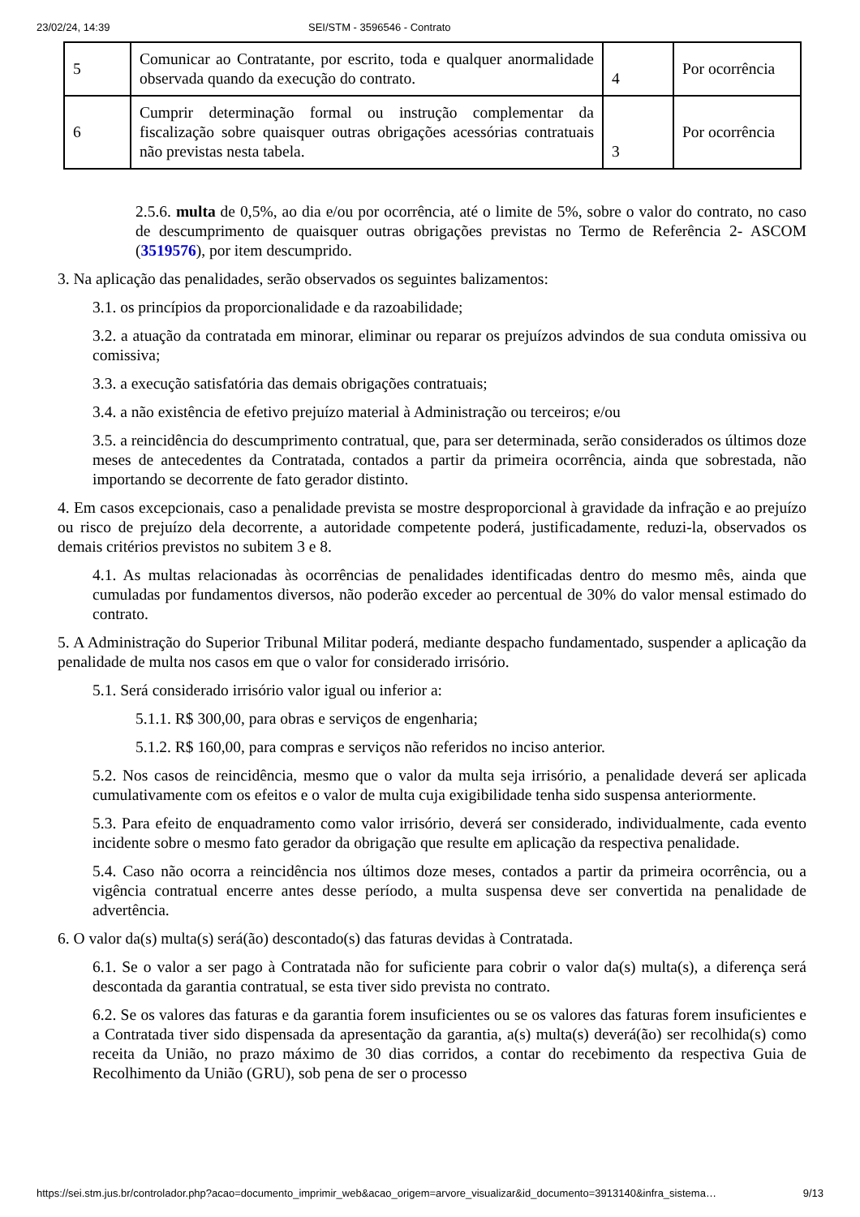23/02/24, 14:39 SEI/STM - 3596546 - Contrato
| 5 | Comunicar ao Contratante, por escrito, toda e qualquer anormalidade observada quando da execução do contrato. | 4 | Por ocorrência |
| 6 | Cumprir determinação formal ou instrução complementar da fiscalização sobre quaisquer outras obrigações acessórias contratuais não previstas nesta tabela. | 3 | Por ocorrência |
2.5.6. multa de 0,5%, ao dia e/ou por ocorrência, até o limite de 5%, sobre o valor do contrato, no caso de descumprimento de quaisquer outras obrigações previstas no Termo de Referência 2- ASCOM (3519576), por item descumprido.
3. Na aplicação das penalidades, serão observados os seguintes balizamentos:
3.1. os princípios da proporcionalidade e da razoabilidade;
3.2. a atuação da contratada em minorar, eliminar ou reparar os prejuízos advindos de sua conduta omissiva ou comissiva;
3.3. a execução satisfatória das demais obrigações contratuais;
3.4. a não existência de efetivo prejuízo material à Administração ou terceiros; e/ou
3.5. a reincidência do descumprimento contratual, que, para ser determinada, serão considerados os últimos doze meses de antecedentes da Contratada, contados a partir da primeira ocorrência, ainda que sobrestada, não importando se decorrente de fato gerador distinto.
4. Em casos excepcionais, caso a penalidade prevista se mostre desproporcional à gravidade da infração e ao prejuízo ou risco de prejuízo dela decorrente, a autoridade competente poderá, justificadamente, reduzi-la, observados os demais critérios previstos no subitem 3 e 8.
4.1. As multas relacionadas às ocorrências de penalidades identificadas dentro do mesmo mês, ainda que cumuladas por fundamentos diversos, não poderão exceder ao percentual de 30% do valor mensal estimado do contrato.
5. A Administração do Superior Tribunal Militar poderá, mediante despacho fundamentado, suspender a aplicação da penalidade de multa nos casos em que o valor for considerado irrisório.
5.1. Será considerado irrisório valor igual ou inferior a:
5.1.1. R$ 300,00, para obras e serviços de engenharia;
5.1.2. R$ 160,00, para compras e serviços não referidos no inciso anterior.
5.2. Nos casos de reincidência, mesmo que o valor da multa seja irrisório, a penalidade deverá ser aplicada cumulativamente com os efeitos e o valor de multa cuja exigibilidade tenha sido suspensa anteriormente.
5.3. Para efeito de enquadramento como valor irrisório, deverá ser considerado, individualmente, cada evento incidente sobre o mesmo fato gerador da obrigação que resulte em aplicação da respectiva penalidade.
5.4. Caso não ocorra a reincidência nos últimos doze meses, contados a partir da primeira ocorrência, ou a vigência contratual encerre antes desse período, a multa suspensa deve ser convertida na penalidade de advertência.
6. O valor da(s) multa(s) será(ão) descontado(s) das faturas devidas à Contratada.
6.1. Se o valor a ser pago à Contratada não for suficiente para cobrir o valor da(s) multa(s), a diferença será descontada da garantia contratual, se esta tiver sido prevista no contrato.
6.2. Se os valores das faturas e da garantia forem insuficientes ou se os valores das faturas forem insuficientes e a Contratada tiver sido dispensada da apresentação da garantia, a(s) multa(s) deverá(ão) ser recolhida(s) como receita da União, no prazo máximo de 30 dias corridos, a contar do recebimento da respectiva Guia de Recolhimento da União (GRU), sob pena de ser o processo
https://sei.stm.jus.br/controlador.php?acao=documento_imprimir_web&acao_origem=arvore_visualizar&id_documento=3913140&infra_sistema… 9/13